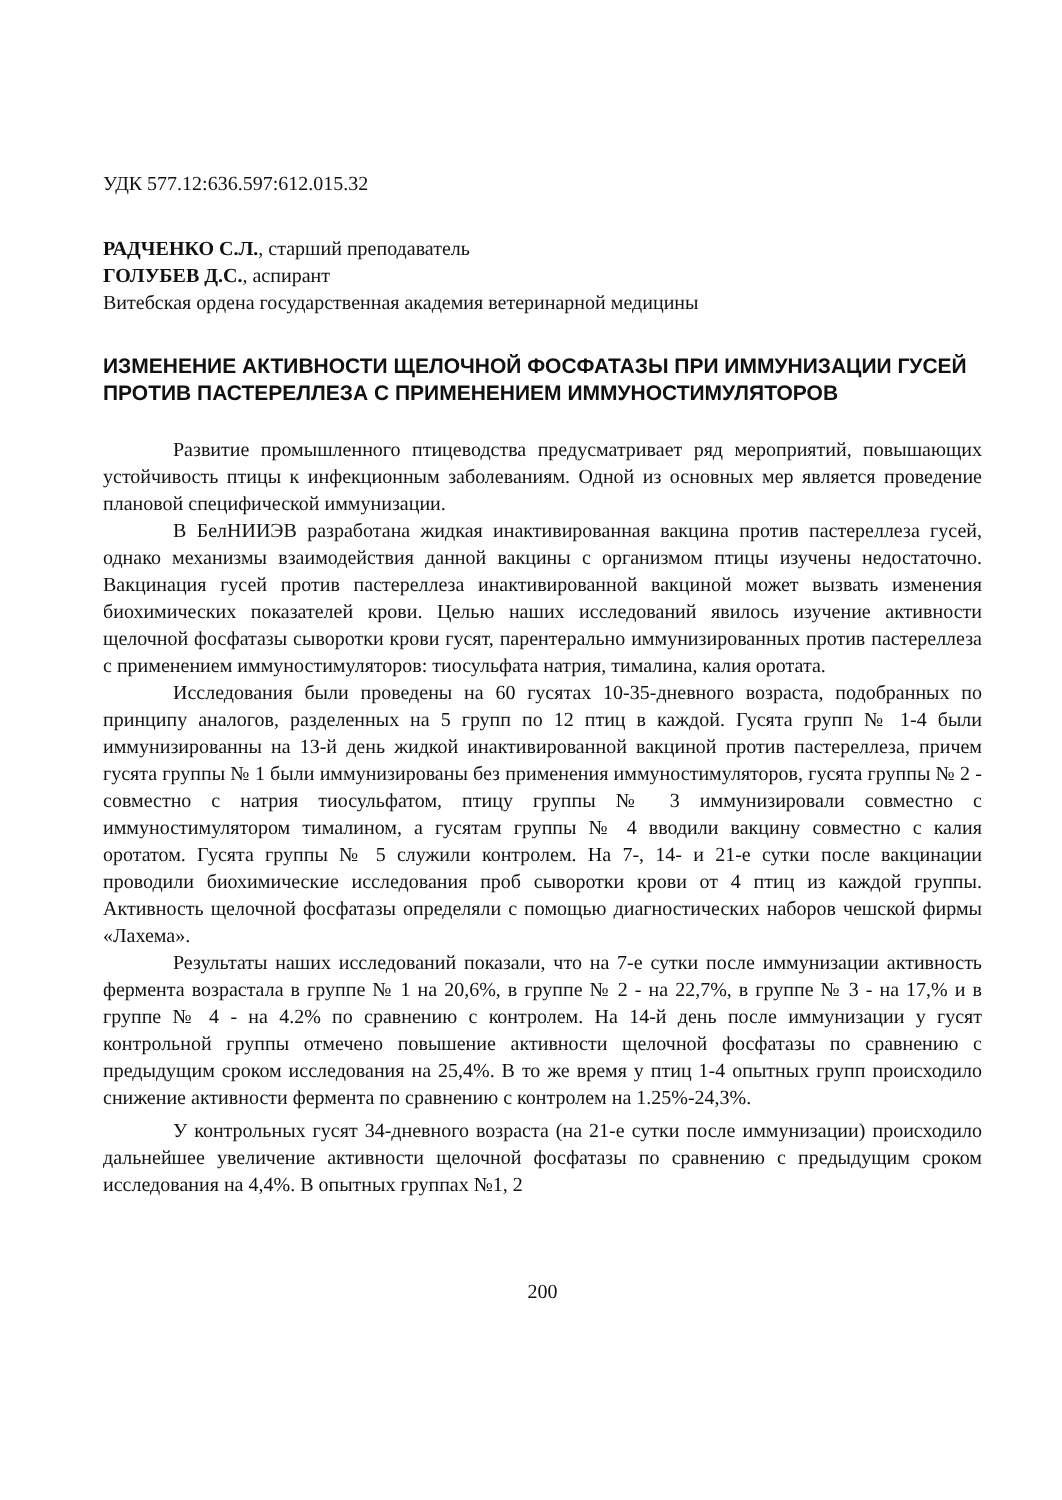УДК 577.12:636.597:612.015.32
РАДЧЕНКО С.Л., старший преподаватель
ГОЛУБЕВ Д.С., аспирант
Витебская ордена государственная академия ветеринарной медицины
ИЗМЕНЕНИЕ АКТИВНОСТИ ЩЕЛОЧНОЙ ФОСФАТАЗЫ ПРИ ИММУНИЗАЦИИ ГУСЕЙ ПРОТИВ ПАСТЕРЕЛЛЕЗА С ПРИМЕНЕНИЕМ ИММУНОСТИМУЛЯТОРОВ
Развитие промышленного птицеводства предусматривает ряд мероприятий, повышающих устойчивость птицы к инфекционным заболеваниям. Одной из основных мер является проведение плановой специфической иммунизации.
В БелНИИЭВ разработана жидкая инактивированная вакцина против пастереллеза гусей, однако механизмы взаимодействия данной вакцины с организмом птицы изучены недостаточно. Вакцинация гусей против пастереллеза инактивированной вакциной может вызвать изменения биохимических показателей крови. Целью наших исследований явилось изучение активности щелочной фосфатазы сыворотки крови гусят, парентерально иммунизированных против пастереллеза с применением иммуностимуляторов: тиосульфата натрия, тималина, калия оротата.
Исследования были проведены на 60 гусятах 10-35-дневного возраста, подобранных по принципу аналогов, разделенных на 5 групп по 12 птиц в каждой. Гусята групп № 1-4 были иммунизированны на 13-й день жидкой инактивированной вакциной против пастереллеза, причем гусята группы № 1 были иммунизированы без применения иммуностимуляторов, гусята группы № 2 - совместно с натрия тиосульфатом, птицу группы № 3 иммунизировали совместно с иммуностимулятором тималином, а гусятам группы № 4 вводили вакцину совместно с калия оротатом. Гусята группы № 5 служили контролем. На 7-, 14- и 21-е сутки после вакцинации проводили биохимические исследования проб сыворотки крови от 4 птиц из каждой группы. Активность щелочной фосфатазы определяли с помощью диагностических наборов чешской фирмы «Лахема».
Результаты наших исследований показали, что на 7-е сутки после иммунизации активность фермента возрастала в группе № 1 на 20,6%, в группе № 2 - на 22,7%, в группе № 3 - на 17,% и в группе № 4 - на 4.2% по сравнению с контролем. На 14-й день после иммунизации у гусят контрольной группы отмечено повышение активности щелочной фосфатазы по сравнению с предыдущим сроком исследования на 25,4%. В то же время у птиц 1-4 опытных групп происходило снижение активности фермента по сравнению с контролем на 1.25%-24,3%.
У контрольных гусят 34-дневного возраста (на 21-е сутки после иммунизации) происходило дальнейшее увеличение активности щелочной фосфатазы по сравнению с предыдущим сроком исследования на 4,4%. В опытных группах №1, 2
200